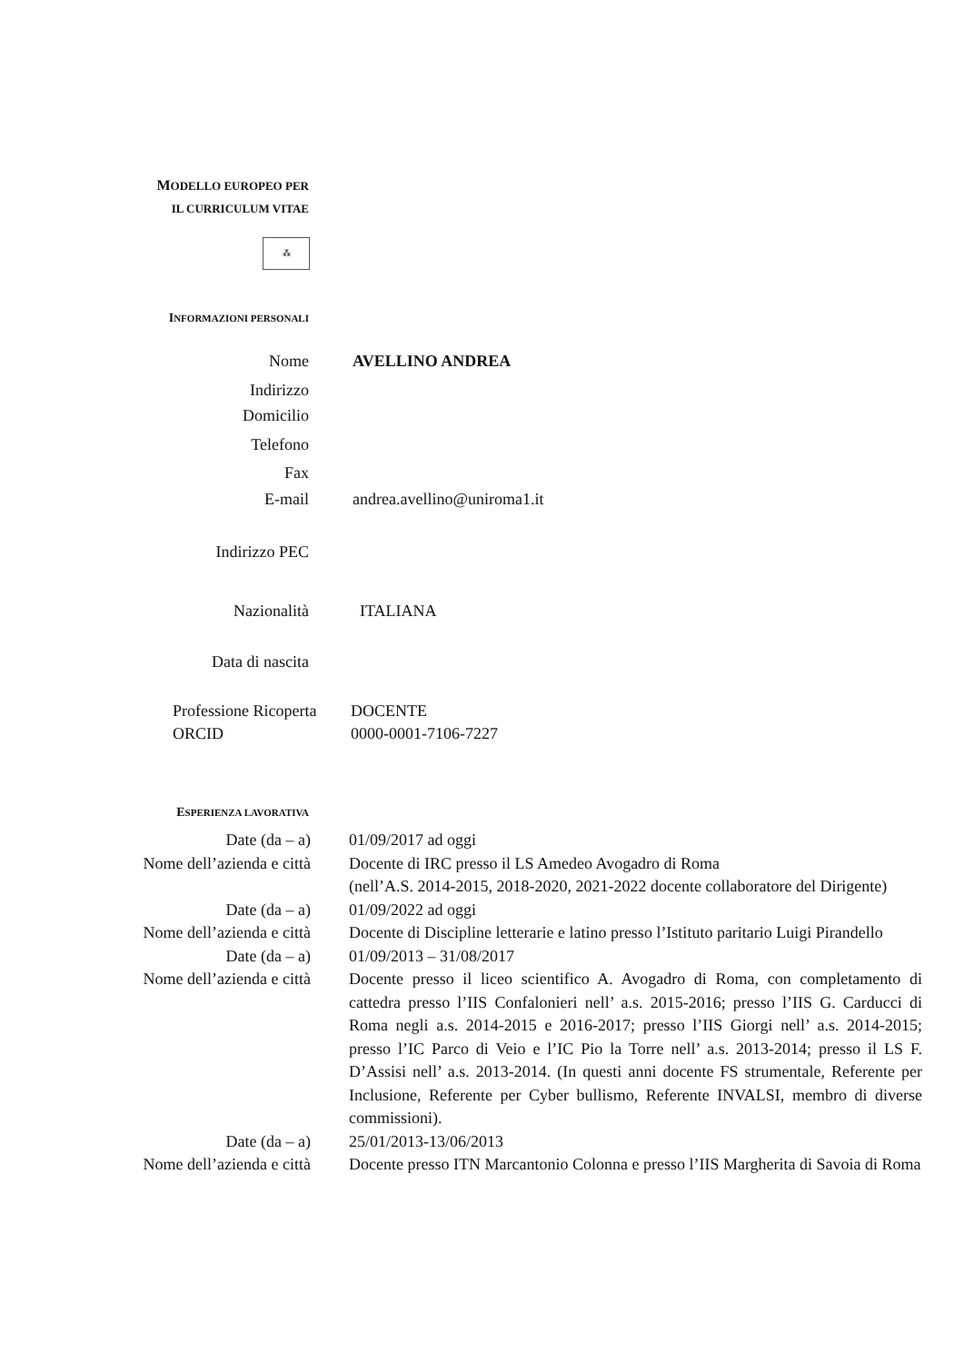MODELLO EUROPEO PER
IL CURRICULUM VITAE
⁂
INFORMAZIONI PERSONALI
Nome AVELLINO ANDREA
Indirizzo
Domicilio
Telefono
Fax
E-mail andrea.avellino@uniroma1.it
Indirizzo PEC
Nazionalità ITALIANA
Data di nascita
Professione Ricoperta
ORCID
DOCENTE
0000-0001-7106-7227
ESPERIENZA LAVORATIVA
Date (da – a) 01/09/2017 ad oggi
Nome dell’azienda e città
Docente di IRC presso il LS Amedeo Avogadro di Roma
(nell’A.S. 2014-2015, 2018-2020, 2021-2022 docente collaboratore del Dirigente)
Date (da – a) 01/09/2022 ad oggi
Nome dell’azienda e città
Docente di Discipline letterarie e latino presso l’Istituto paritario Luigi Pirandello
Date (da – a) 01/09/2013 – 31/08/2017
Nome dell’azienda e città
Docente presso il liceo scientifico A. Avogadro di Roma, con completamento di cattedra presso l’IIS Confalonieri nell’ a.s. 2015-2016; presso l’IIS G. Carducci di Roma negli a.s. 2014-2015 e 2016-2017; presso l’IIS Giorgi nell’ a.s. 2014-2015; presso l’IC Parco di Veio e l’IC Pio la Torre nell’ a.s. 2013-2014; presso il LS F. D’Assisi nell’ a.s. 2013-2014. (In questi anni docente FS strumentale, Referente per Inclusione, Referente per Cyber bullismo, Referente INVALSI, membro di diverse commissioni).
Date (da – a) 25/01/2013-13/06/2013
Nome dell’azienda e città
Docente presso ITN Marcantonio Colonna e presso l’IIS Margherita di Savoia di Roma